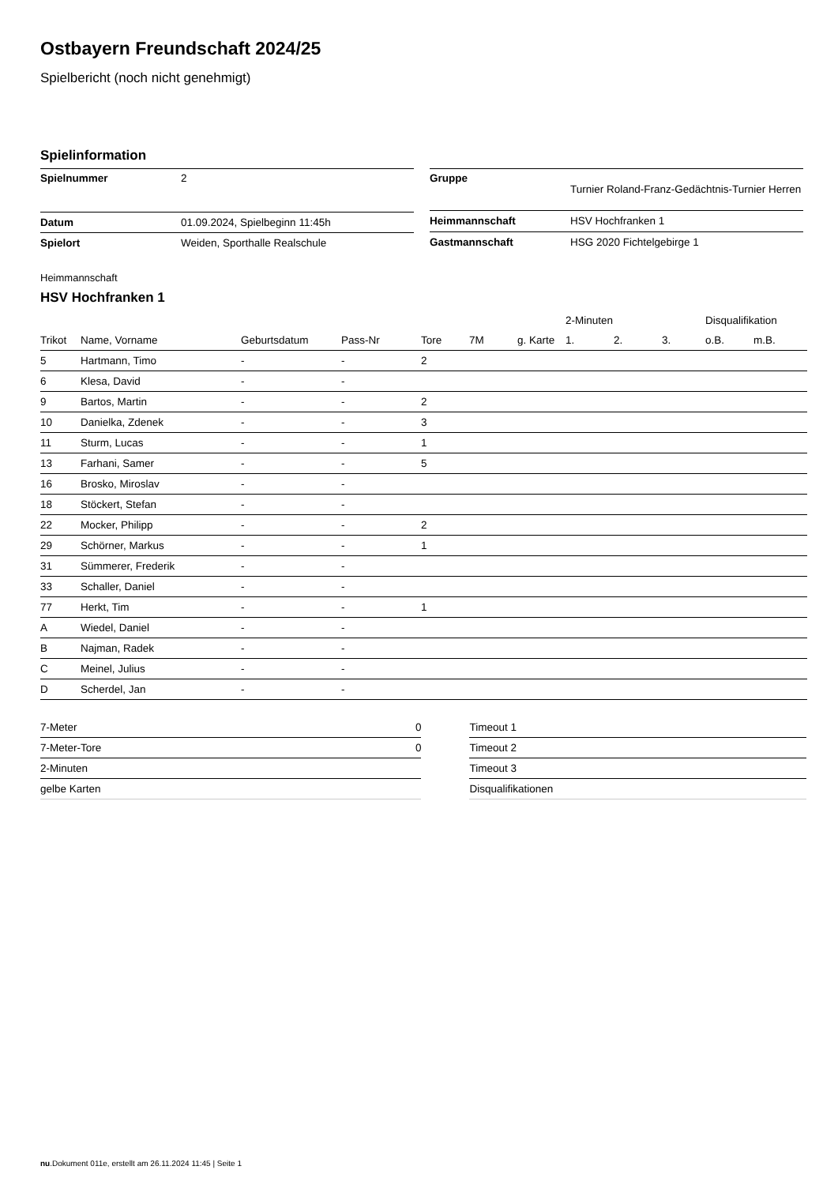Ostbayern Freundschaft 2024/25
Spielbericht (noch nicht genehmigt)
Spielinformation
| Spielnummer | 2 |
| Datum | 01.09.2024, Spielbeginn 11:45h |
| Spielort | Weiden, Sporthalle Realschule |
| Gruppe | Turnier Roland-Franz-Gedächtnis-Turnier Herren |
| Heimmannschaft | HSV Hochfranken 1 |
| Gastmannschaft | HSG 2020 Fichtelgebirge 1 |
Heimmannschaft
HSV Hochfranken 1
| | | | | | | | | 2-Minuten | | | Disqualifikation | |
| --- | --- | --- | --- | --- | --- | --- | --- | --- | --- | --- | --- | --- |
| Trikot | Name, Vorname | Geburtsdatum | Pass-Nr | Tore | 7M | g. Karte | | 1. | 2. | 3. | o.B. | m.B. |
| 5 | Hartmann, Timo | - | - | 2 | | | | | | | | |
| 6 | Klesa, David | - | - | | | | | | | | | |
| 9 | Bartos, Martin | - | - | 2 | | | | | | | | |
| 10 | Danielka, Zdenek | - | - | 3 | | | | | | | | |
| 11 | Sturm, Lucas | - | - | 1 | | | | | | | | |
| 13 | Farhani, Samer | - | - | 5 | | | | | | | | |
| 16 | Brosko, Miroslav | - | - | | | | | | | | | |
| 18 | Stöckert, Stefan | - | - | | | | | | | | | |
| 22 | Mocker, Philipp | - | - | 2 | | | | | | | | |
| 29 | Schörner, Markus | - | - | 1 | | | | | | | | |
| 31 | Sümmerer, Frederik | - | - | | | | | | | | | |
| 33 | Schaller, Daniel | - | - | | | | | | | | | |
| 77 | Herkt, Tim | - | - | 1 | | | | | | | | |
| A | Wiedel, Daniel | - | - | | | | | | | | | |
| B | Najman, Radek | - | - | | | | | | | | | |
| C | Meinel, Julius | - | - | | | | | | | | | |
| D | Scherdel, Jan | - | - | | | | | | | | | |
| 7-Meter | 0 |
| 7-Meter-Tore | 0 |
| 2-Minuten | |
| gelbe Karten | |
| Timeout 1 |
| Timeout 2 |
| Timeout 3 |
| Disqualifikationen |
nu.Dokument 011e, erstellt am 26.11.2024 11:45 | Seite 1